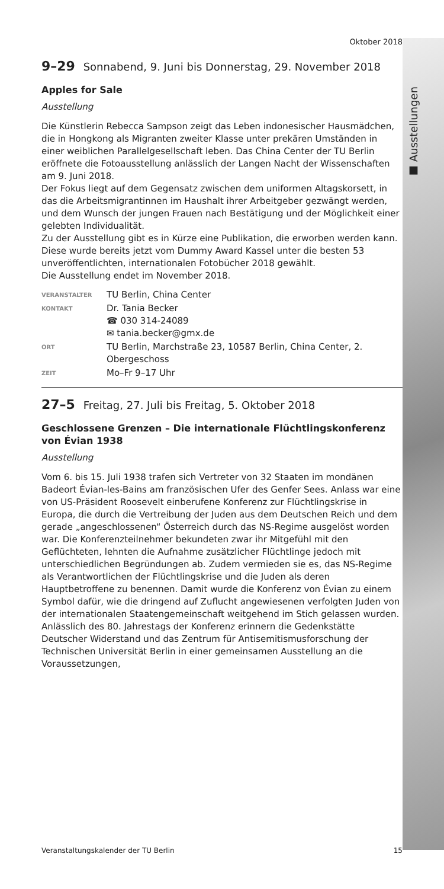■ Ausstellungen
Oktober 2018
9–29 Sonnabend, 9. Juni bis Donnerstag, 29. November 2018
Apples for Sale
Ausstellung
Die Künstlerin Rebecca Sampson zeigt das Leben indonesischer Hausmädchen, die in Hongkong als Migranten zweiter Klasse unter prekären Umständen in einer weiblichen Parallelgesellschaft leben. Das China Center der TU Berlin eröffnete die Fotoausstellung anlässlich der Langen Nacht der Wissenschaften am 9. Juni 2018.
Der Fokus liegt auf dem Gegensatz zwischen dem uniformen Altagskorsett, in das die Arbeitsmigrantinnen im Haushalt ihrer Arbeitgeber gezwängt werden, und dem Wunsch der jungen Frauen nach Bestätigung und der Möglichkeit einer gelebten Individualität.
Zu der Ausstellung gibt es in Kürze eine Publikation, die erworben werden kann. Diese wurde bereits jetzt vom Dummy Award Kassel unter die besten 53 unveröffentlichten, internationalen Fotobücher 2018 gewählt.
Die Ausstellung endet im November 2018.
| VERANSTALTER | TU Berlin, China Center |
| KONTAKT | Dr. Tania Becker ☎ 030 314-24089 ✉ tania.becker@gmx.de |
| ORT | TU Berlin, Marchstraße 23, 10587 Berlin, China Center, 2. Obergeschoss |
| ZEIT | Mo–Fr 9–17 Uhr |
27–5 Freitag, 27. Juli bis Freitag, 5. Oktober 2018
Geschlossene Grenzen – Die internationale Flüchtlingskonferenz von Évian 1938
Ausstellung
Vom 6. bis 15. Juli 1938 trafen sich Vertreter von 32 Staaten im mondänen Badeort Évian-les-Bains am französischen Ufer des Genfer Sees. Anlass war eine von US-Präsident Roosevelt einberufene Konferenz zur Flüchtlingskrise in Europa, die durch die Vertreibung der Juden aus dem Deutschen Reich und dem gerade „angeschlossenen“ Österreich durch das NS-Regime ausgelöst worden war. Die Konferenzteilnehmer bekundeten zwar ihr Mitgefühl mit den Geflüchteten, lehnten die Aufnahme zusätzlicher Flüchtlinge jedoch mit unterschiedlichen Begründungen ab. Zudem vermieden sie es, das NS-Regime als Verantwortlichen der Flüchtlingskrise und die Juden als deren Hauptbetroffene zu benennen. Damit wurde die Konferenz von Évian zu einem Symbol dafür, wie die dringend auf Zuflucht angewiesenen verfolgten Juden von der internationalen Staatengemeinschaft weitgehend im Stich gelassen wurden. Anlässlich des 80. Jahrestags der Konferenz erinnern die Gedenkstätte Deutscher Widerstand und das Zentrum für Antisemitismusforschung der Technischen Universität Berlin in einer gemeinsamen Ausstellung an die Voraussetzungen,
Veranstaltungskalender der TU Berlin 15